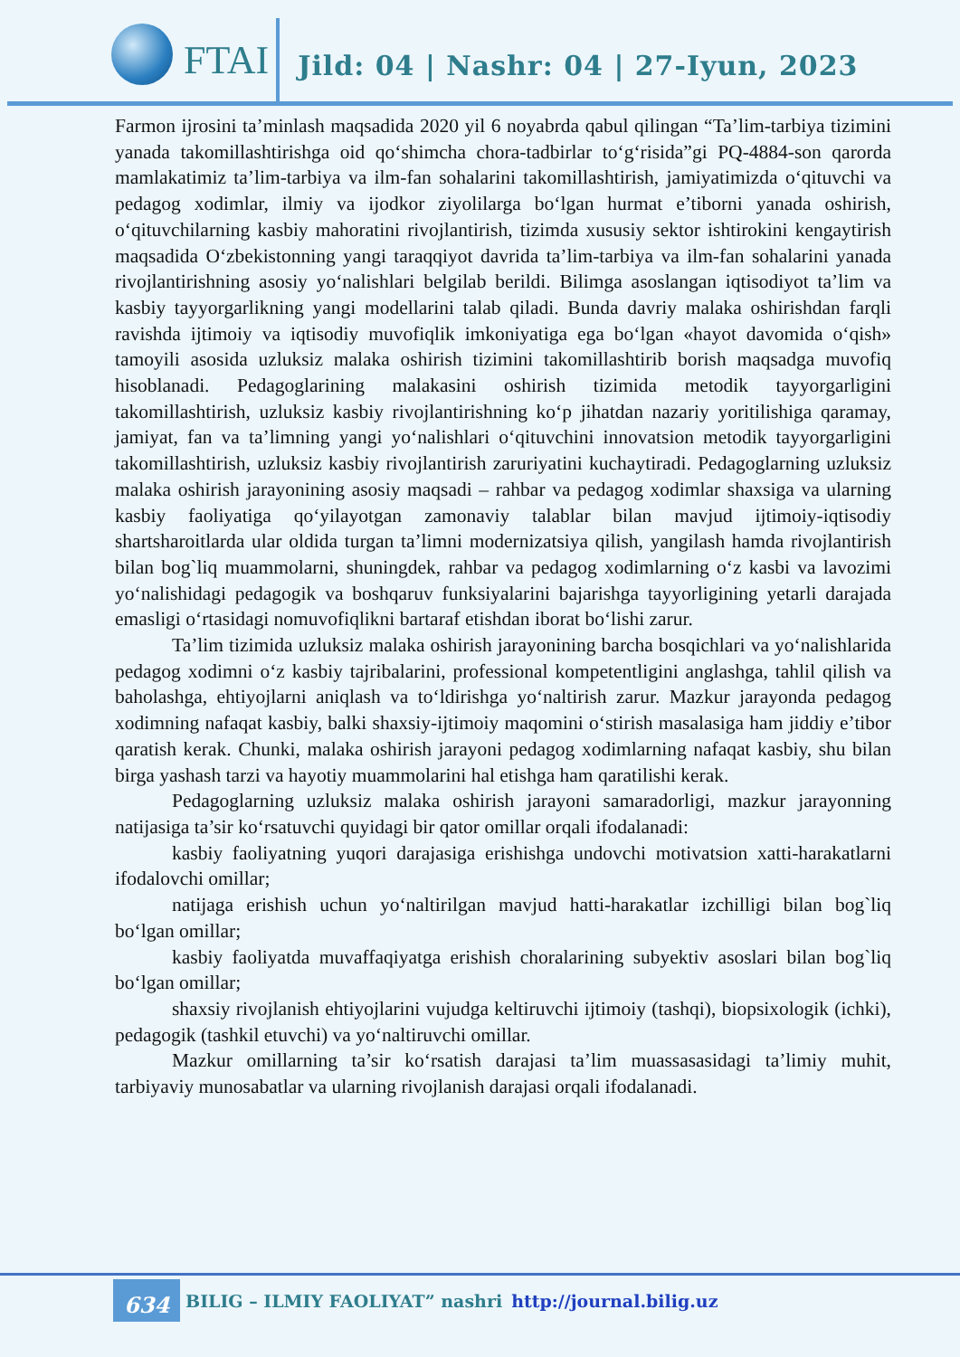FTAI
Jild: 04 | Nashr: 04 | 27-Iyun, 2023
Farmon ijrosini ta’minlash maqsadida 2020 yil 6 noyabrda qabul qilingan “Ta’lim-tarbiya tizimini yanada takomillashtirishga oid qo‘shimcha chora-tadbirlar to‘g‘risida”gi PQ-4884-son qarorda mamlakatimiz ta’lim-tarbiya va ilm-fan sohalarini takomillashtirish, jamiyatimizda o‘qituvchi va pedagog xodimlar, ilmiy va ijodkor ziyolilarga bo‘lgan hurmat e’tiborni yanada oshirish, o‘qituvchilarning kasbiy mahoratini rivojlantirish, tizimda xususiy sektor ishtirokini kengaytirish maqsadida O‘zbekistonning yangi taraqqiyot davrida ta’lim-tarbiya va ilm-fan sohalarini yanada rivojlantirishning asosiy yo‘nalishlari belgilab berildi. Bilimga asoslangan iqtisodiyot ta’lim va kasbiy tayyorgarlikning yangi modellarini talab qiladi. Bunda davriy malaka oshirishdan farqli ravishda ijtimoiy va iqtisodiy muvofiqlik imkoniyatiga ega bo‘lgan «hayot davomida o‘qish» tamoyili asosida uzluksiz malaka oshirish tizimini takomillashtirib borish maqsadga muvofiq hisoblanadi. Pedagoglarining malakasini oshirish tizimida metodik tayyorgarligini takomillashtirish, uzluksiz kasbiy rivojlantirishning ko‘p jihatdan nazariy yoritilishiga qaramay, jamiyat, fan va ta’limning yangi yo‘nalishlari o‘qituvchini innovatsion metodik tayyorgarligini takomillashtirish, uzluksiz kasbiy rivojlantirish zaruriyatini kuchaytiradi. Pedagoglarning uzluksiz malaka oshirish jarayonining asosiy maqsadi – rahbar va pedagog xodimlar shaxsiga va ularning kasbiy faoliyatiga qo‘yilayotgan zamonaviy talablar bilan mavjud ijtimoiy-iqtisodiy shartsharoitlarda ular oldida turgan ta’limni modernizatsiya qilish, yangilash hamda rivojlantirish bilan bog`liq muammolarni, shuningdek, rahbar va pedagog xodimlarning o‘z kasbi va lavozimi yo‘nalishidagi pedagogik va boshqaruv funksiyalarini bajarishga tayyorligining yetarli darajada emasligi o‘rtasidagi nomuvofiqlikni bartaraf etishdan iborat bo‘lishi zarur.
Ta’lim tizimida uzluksiz malaka oshirish jarayonining barcha bosqichlari va yo‘nalishlarida pedagog xodimni o‘z kasbiy tajribalarini, professional kompetentligini anglashga, tahlil qilish va baholashga, ehtiyojlarni aniqlash va to‘ldirishga yo‘naltirish zarur. Mazkur jarayonda pedagog xodimning nafaqat kasbiy, balki shaxsiy-ijtimoiy maqomini o‘stirish masalasiga ham jiddiy e’tibor qaratish kerak. Chunki, malaka oshirish jarayoni pedagog xodimlarning nafaqat kasbiy, shu bilan birga yashash tarzi va hayotiy muammolarini hal etishga ham qaratilishi kerak.
Pedagoglarning uzluksiz malaka oshirish jarayoni samaradorligi, mazkur jarayonning natijasiga ta’sir ko‘rsatuvchi quyidagi bir qator omillar orqali ifodalanadi:
kasbiy faoliyatning yuqori darajasiga erishishga undovchi motivatsion xatti-harakatlarni ifodalovchi omillar;
natijaga erishish uchun yo‘naltirilgan mavjud hatti-harakatlar izchilligi bilan bog`liq bo‘lgan omillar;
kasbiy faoliyatda muvaffaqiyatga erishish choralarining subyektiv asoslari bilan bog`liq bo‘lgan omillar;
shaxsiy rivojlanish ehtiyojlarini vujudga keltiruvchi ijtimoiy (tashqi), biopsixologik (ichki), pedagogik (tashkil etuvchi) va yo‘naltiruvchi omillar.
Mazkur omillarning ta’sir ko‘rsatish darajasi ta’lim muassasasidagi ta’limiy muhit, tarbiyaviy munosabatlar va ularning rivojlanish darajasi orqali ifodalanadi.
634 BILIG – ILMIY FAOLIYAT” nashri http://journal.bilig.uz